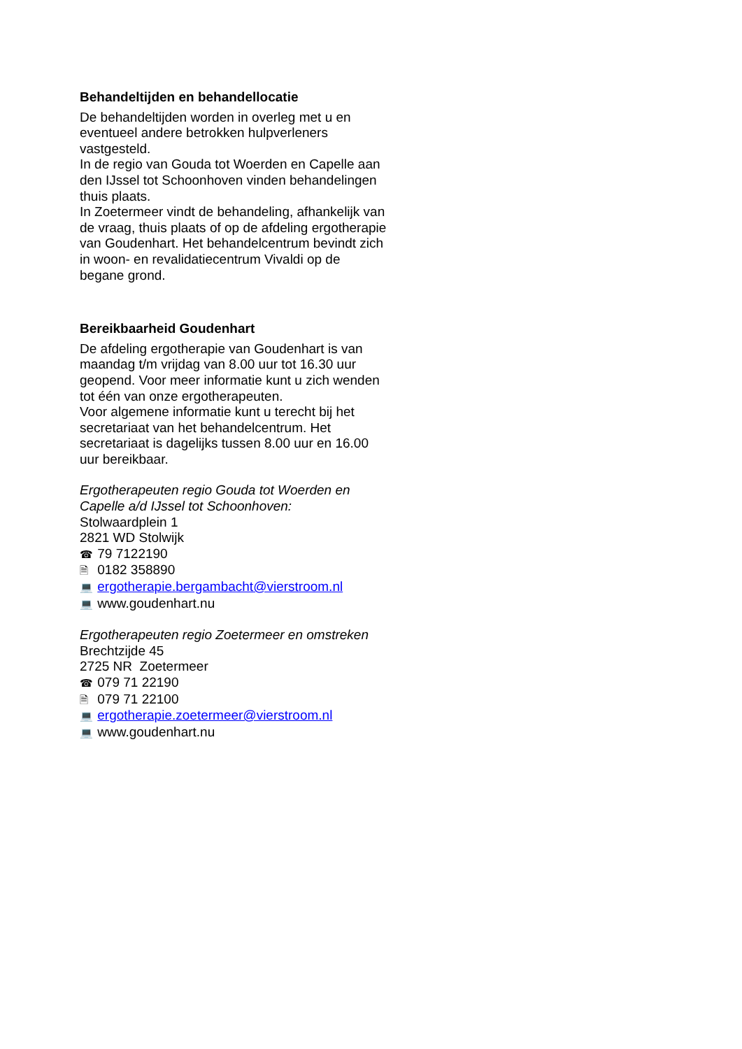Behandeltijden en behandellocatie
De behandeltijden worden in overleg met u en eventueel andere betrokken hulpverleners vastgesteld.
In de regio van Gouda tot Woerden en Capelle aan den IJssel tot Schoonhoven vinden behandelingen thuis plaats.
In Zoetermeer vindt de behandeling, afhankelijk van de vraag, thuis plaats of op de afdeling ergotherapie van Goudenhart. Het behandelcentrum bevindt zich in woon- en revalidatiecentrum Vivaldi op de begane grond.
Bereikbaarheid Goudenhart
De afdeling ergotherapie van Goudenhart is van maandag t/m vrijdag van 8.00 uur tot 16.30 uur geopend. Voor meer informatie kunt u zich wenden tot één van onze ergotherapeuten.
Voor algemene informatie kunt u terecht bij het secretariaat van het behandelcentrum. Het secretariaat is dagelijks tussen 8.00 uur en 16.00 uur bereikbaar.
Ergotherapeuten regio Gouda tot Woerden en Capelle a/d IJssel tot Schoonhoven:
Stolwaardplein 1
2821 WD Stolwijk
☎ 79 7122190
🗎 0182 358890
💻 ergotherapie.bergambacht@vierstroom.nl
💻 www.goudenhart.nu
Ergotherapeuten regio Zoetermeer en omstreken
Brechtzijde 45
2725 NR Zoetermeer
☎ 079 71 22190
🗎 079 71 22100
💻 ergotherapie.zoetermeer@vierstroom.nl
💻 www.goudenhart.nu